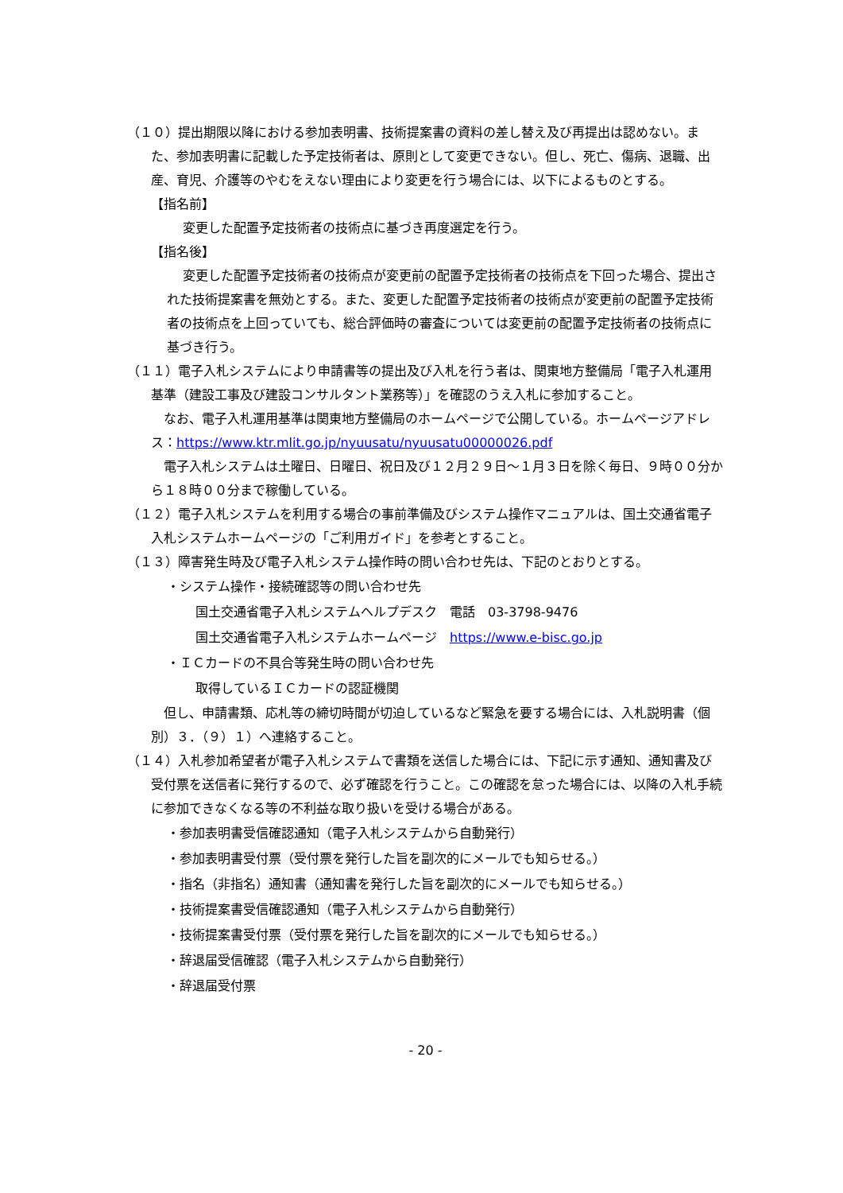（１０）提出期限以降における参加表明書、技術提案書の資料の差し替え及び再提出は認めない。また、参加表明書に記載した予定技術者は、原則として変更できない。但し、死亡、傷病、退職、出産、育児、介護等のやむをえない理由により変更を行う場合には、以下によるものとする。
【指名前】
変更した配置予定技術者の技術点に基づき再度選定を行う。
【指名後】
変更した配置予定技術者の技術点が変更前の配置予定技術者の技術点を下回った場合、提出された技術提案書を無効とする。また、変更した配置予定技術者の技術点が変更前の配置予定技術者の技術点を上回っていても、総合評価時の審査については変更前の配置予定技術者の技術点に基づき行う。
（１１）電子入札システムにより申請書等の提出及び入札を行う者は、関東地方整備局「電子入札運用基準（建設工事及び建設コンサルタント業務等）」を確認のうえ入札に参加すること。
　なお、電子入札運用基準は関東地方整備局のホームページで公開している。ホームページアドレス：https://www.ktr.mlit.go.jp/nyuusatu/nyuusatu00000026.pdf
　電子入札システムは土曜日、日曜日、祝日及び１２月２９日～１月３日を除く毎日、９時００分から１８時００分まで稼働している。
（１２）電子入札システムを利用する場合の事前準備及びシステム操作マニュアルは、国土交通省電子入札システムホームページの「ご利用ガイド」を参考とすること。
（１３）障害発生時及び電子入札システム操作時の問い合わせ先は、下記のとおりとする。
・システム操作・接続確認等の問い合わせ先
国土交通省電子入札システムヘルプデスク　電話　03-3798-9476
国土交通省電子入札システムホームページ　https://www.e-bisc.go.jp
・ＩＣカードの不具合等発生時の問い合わせ先
取得しているＩＣカードの認証機関
　但し、申請書類、応札等の締切時間が切迫しているなど緊急を要する場合には、入札説明書（個別）３．（９）１）へ連絡すること。
（１４）入札参加希望者が電子入札システムで書類を送信した場合には、下記に示す通知、通知書及び受付票を送信者に発行するので、必ず確認を行うこと。この確認を怠った場合には、以降の入札手続に参加できなくなる等の不利益な取り扱いを受ける場合がある。
・参加表明書受信確認通知（電子入札システムから自動発行）
・参加表明書受付票（受付票を発行した旨を副次的にメールでも知らせる。）
・指名（非指名）通知書（通知書を発行した旨を副次的にメールでも知らせる。）
・技術提案書受信確認通知（電子入札システムから自動発行）
・技術提案書受付票（受付票を発行した旨を副次的にメールでも知らせる。）
・辞退届受信確認（電子入札システムから自動発行）
・辞退届受付票
- 20 -